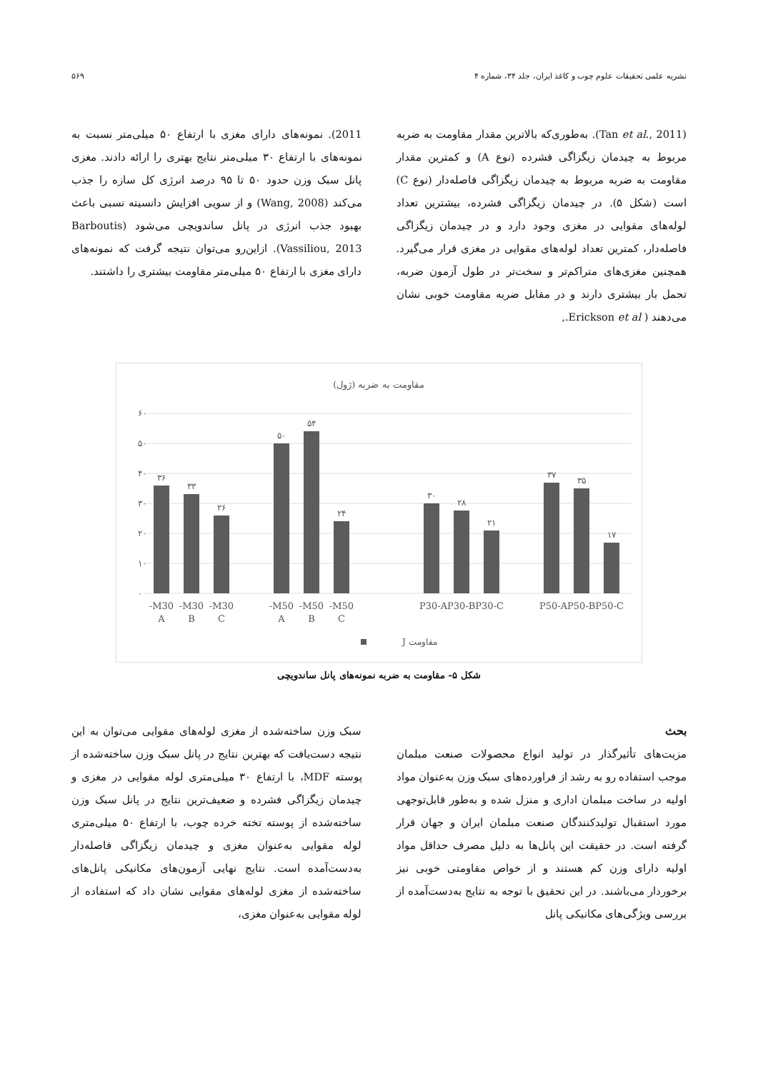نشریه علمی تحقیقات علوم چوب و کاغذ ایران، جلد ۳۴، شماره ۴ ۵۶۹
(Tan et al., 2011). به‌طوری‌که بالاترین مقدار مقاومت به ضربه مربوط به چیدمان زیگزاگی فشرده (نوع A) و کمترین مقدار مقاومت به ضربه مربوط به چیدمان زیگزاگی فاصله‌دار (نوع C) است (شکل ۵). در چیدمان زیگزاگی فشرده، بیشترین تعداد لوله‌های مقوایی در مغزی وجود دارد و در چیدمان زیگزاگی فاصله‌دار، کمترین تعداد لوله‌های مقوایی در مغزی قرار می‌گیرد. همچنین مغزی‌های متراکم‌تر و سخت‌تر در طول آزمون ضربه، تحمل بار بیشتری دارند و در مقابل ضربه مقاومت خوبی نشان می‌دهند ( Erickson et al.,
2011). نمونه‌های دارای مغزی با ارتفاع ۵۰ میلی‌متر نسبت به نمونه‌های با ارتفاع ۳۰ میلی‌متر نتایج بهتری را ارائه دادند. مغزی پانل سبک وزن حدود ۵۰ تا ۹۵ درصد انرژی کل سازه را جذب می‌کند (Wang, 2008) و از سویی افزایش دانسیته نسبی باعث بهبود جذب انرژی در پانل ساندویچی می‌شود (Barboutis Vassiliou, 2013). ازاین‌رو می‌توان نتیجه گرفت که نمونه‌های دارای مغزی با ارتفاع ۵۰ میلی‌متر مقاومت بیشتری را داشتند.
مقاومت به ضربه (ژول)
۶۰
۵۰
۴۰
۳۰
۲۰
۱۰
۰
۳۶
۳۳
۲۶
۵۰
۵۴
۲۴
۳۰
۲۸
۲۱
۳۷
۳۵
۱۷
M30-
A
M30-
B
M30-
C
M50-
A
M50-
B
M50-
C
P30-AP30-BP30-C
P50-AP50-BP50-C
مقاومت J
شکل ۵- مقاومت به ضربه نمونه‌های پانل ساندویچی
بحث
مزیت‌های تأثیرگذار در تولید انواع محصولات صنعت مبلمان موجب استفاده رو به رشد از فراورده‌های سبک وزن به‌عنوان مواد اولیه در ساخت مبلمان اداری و منزل شده و به‌طور قابل‌توجهی مورد استقبال تولیدکنندگان صنعت مبلمان ایران و جهان قرار گرفته است. در حقیقت این پانل‌ها به دلیل مصرف حداقل مواد اولیه دارای وزن کم هستند و از خواص مقاومتی خوبی نیز برخوردار می‌باشند. در این تحقیق با توجه به نتایج به‌دست‌آمده از بررسی ویژگی‌های مکانیکی پانل
سبک وزن ساخته‌شده از مغزی لوله‌های مقوایی می‌توان به این نتیجه دست‌یافت که بهترین نتایج در پانل سبک وزن ساخته‌شده از پوسته MDF، با ارتفاع ۳۰ میلی‌متری لوله مقوایی در مغزی و چیدمان زیگزاگی فشرده و ضعیف‌ترین نتایج در پانل سبک وزن ساخته‌شده از پوسته تخته خرده چوب، با ارتفاع ۵۰ میلی‌متری لوله مقوایی به‌عنوان مغزی و چیدمان زیگزاگی فاصله‌دار به‌دست‌آمده است. نتایج نهایی آزمون‌های مکانیکی پانل‌های ساخته‌شده از مغزی لوله‌های مقوایی نشان داد که استفاده از لوله مقوایی به‌عنوان مغزی،